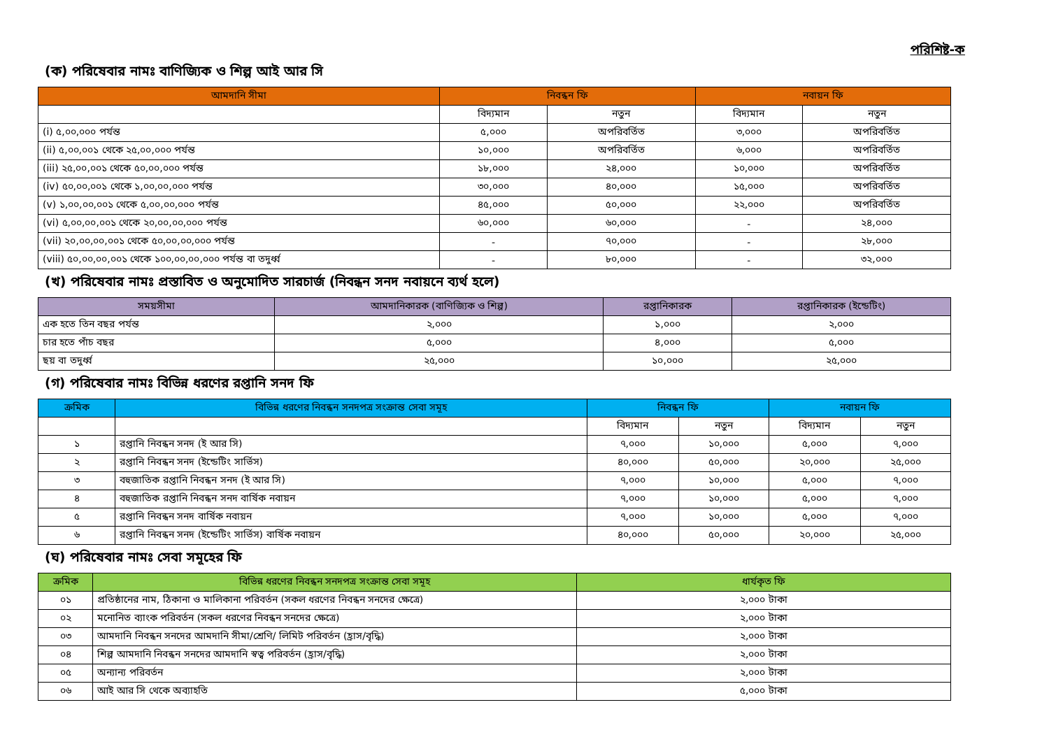পরিশিষ্ট-ক
(ক) পরিষেবার নামঃ বাণিজ্যিক ও শিল্প আই আর সি
| আমদানি সীমা | নিবন্ধন ফি | | নবায়ন ফি | |
| --- | --- | --- | --- | --- |
| | বিদ্যমান | নতুন | বিদ্যমান | নতুন |
| (i) ৫,০০,০০০ পর্যন্ত | ৫,০০০ | অপরিবর্তিত | ৩,০০০ | অপরিবর্তিত |
| (ii) ৫,০০,০০১ থেকে ২৫,০০,০০০ পর্যন্ত | ১০,০০০ | অপরিবর্তিত | ৬,০০০ | অপরিবর্তিত |
| (iii) ২৫,০০,০০১ থেকে ৫০,০০,০০০ পর্যন্ত | ১৮,০০০ | ২৪,০০০ | ১০,০০০ | অপরিবর্তিত |
| (iv) ৫০,০০,০০১ থেকে ১,০০,০০,০০০ পর্যন্ত | ৩০,০০০ | ৪০,০০০ | ১৫,০০০ | অপরিবর্তিত |
| (v) ১,০০,০০,০০১ থেকে ৫,০০,০০,০০০ পর্যন্ত | ৪৫,০০০ | ৫০,০০০ | ২২,০০০ | অপরিবর্তিত |
| (vi) ৫,০০,০০,০০১ থেকে ২০,০০,০০,০০০ পর্যন্ত | ৬০,০০০ | ৬০,০০০ | - | ২৪,০০০ |
| (vii) ২০,০০,০০,০০১ থেকে ৫০,০০,০০,০০০ পর্যন্ত | - | ৭০,০০০ | - | ২৮,০০০ |
| (viii) ৫০,০০,০০,০০১ থেকে ১০০,০০,০০,০০০ পর্যন্ত বা তদুর্ধ্ব | - | ৮০,০০০ | - | ৩২,০০০ |
(খ) পরিষেবার নামঃ প্রস্তাবিত ও অনুমোদিত সারচার্জ (নিবন্ধন সনদ নবায়নে ব্যর্থ হলে)
| সময়সীমা | আমদানিকারক (বাণিজ্যিক ও শিল্প) | রপ্তানিকারক | রপ্তানিকারক (ইন্ডেটিং) |
| --- | --- | --- | --- |
| এক হতে তিন বছর পর্যন্ত | ২,০০০ | ১,০০০ | ২,০০০ |
| চার হতে পাঁচ বছর | ৫,০০০ | ৪,০০০ | ৫,০০০ |
| ছয় বা তদুর্ধ্ব | ২৫,০০০ | ১০,০০০ | ২৫,০০০ |
(গ) পরিষেবার নামঃ বিভিন্ন ধরণের রপ্তানি সনদ ফি
| ক্রমিক | বিভিন্ন ধরণের নিবন্ধন সনদপত্র সংক্রান্ত সেবা সমূহ | নিবন্ধন ফি | | নবায়ন ফি | |
| --- | --- | --- | --- | --- | --- |
| | | বিদ্যমান | নতুন | বিদ্যমান | নতুন |
| ১ | রপ্তানি নিবন্ধন সনদ (ই আর সি) | ৭,০০০ | ১০,০০০ | ৫,০০০ | ৭,০০০ |
| ২ | রপ্তানি নিবন্ধন সনদ (ইন্ডেটিং সার্ভিস) | ৪০,০০০ | ৫০,০০০ | ২০,০০০ | ২৫,০০০ |
| ৩ | বহুজাতিক রপ্তানি নিবন্ধন সনদ (ই আর সি) | ৭,০০০ | ১০,০০০ | ৫,০০০ | ৭,০০০ |
| ৪ | বহুজাতিক রপ্তানি নিবন্ধন সনদ বার্ষিক নবায়ন | ৭,০০০ | ১০,০০০ | ৫,০০০ | ৭,০০০ |
| ৫ | রপ্তানি নিবন্ধন সনদ বার্ষিক নবায়ন | ৭,০০০ | ১০,০০০ | ৫,০০০ | ৭,০০০ |
| ৬ | রপ্তানি নিবন্ধন সনদ (ইন্ডেটিং সার্ভিস) বার্ষিক নবায়ন | ৪০,০০০ | ৫০,০০০ | ২০,০০০ | ২৫,০০০ |
(ঘ) পরিষেবার নামঃ সেবা সমূহের ফি
| ক্রমিক | বিভিন্ন ধরণের নিবন্ধন সনদপত্র সংক্রান্ত সেবা সমূহ | ধার্যকৃত ফি |
| --- | --- | --- |
| ০১ | প্রতিষ্ঠানের নাম, ঠিকানা ও মালিকানা পরিবর্তন (সকল ধরণের নিবন্ধন সনদের ক্ষেত্রে) | ২,০০০ টাকা |
| ০২ | মনোনিত ব্যাংক পরিবর্তন (সকল ধরণের নিবন্ধন সনদের ক্ষেত্রে) | ২,০০০ টাকা |
| ০৩ | আমদানি নিবন্ধন সনদের আমদানি সীমা/শ্রেণি/ লিমিট পরিবর্তন (হ্রাস/বৃদ্ধি) | ২,০০০ টাকা |
| ০৪ | শিল্প আমদানি নিবন্ধন সনদের আমদানি স্বত্ব পরিবর্তন (হ্রাস/বৃদ্ধি) | ২,০০০ টাকা |
| ০৫ | অন্যান্য পরিবর্তন | ২,০০০ টাকা |
| ০৬ | আই আর সি থেকে অব্যাহতি | ৫,০০০ টাকা |